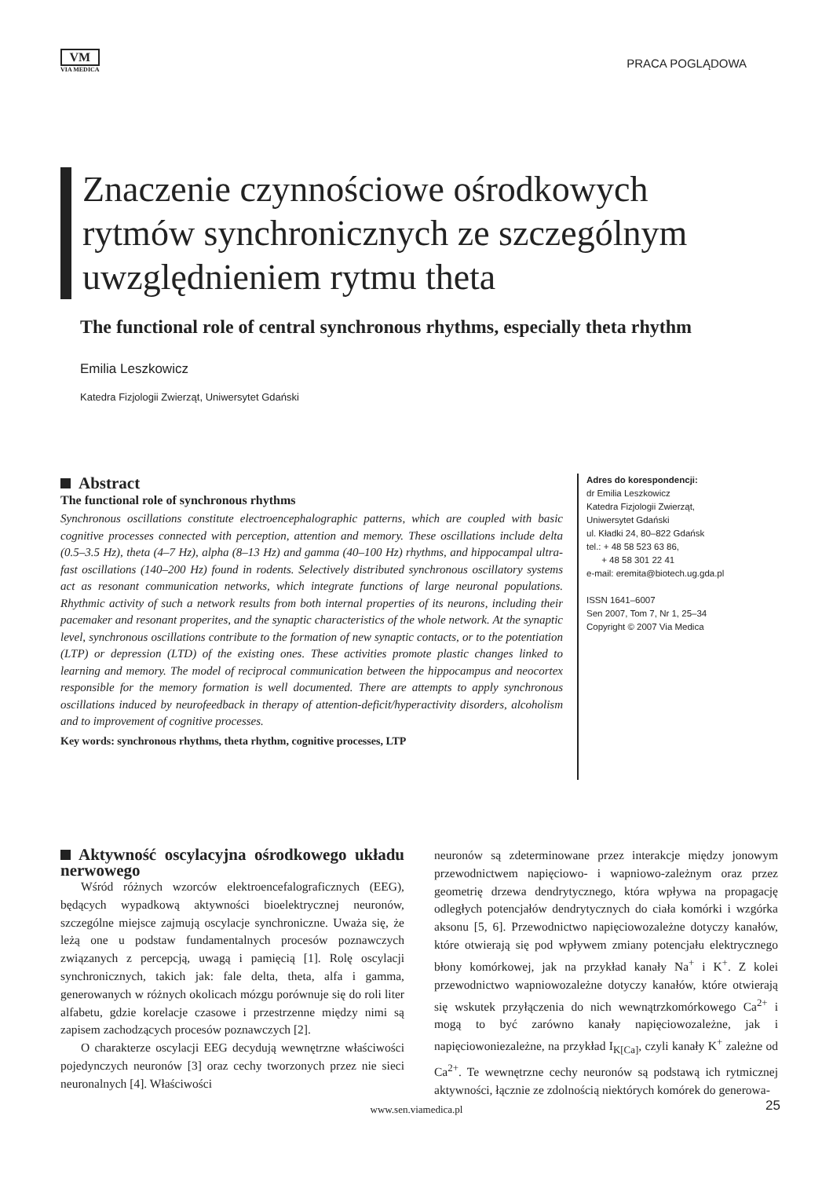VM
VIA MEDICA
PRACA POGLĄDOWA
Znaczenie czynnościowe ośrodkowych rytmów synchronicznych ze szczególnym uwzględnieniem rytmu theta
The functional role of central synchronous rhythms, especially theta rhythm
Emilia Leszkowicz
Katedra Fizjologii Zwierząt, Uniwersytet Gdański
Abstract
The functional role of synchronous rhythms
Synchronous oscillations constitute electroencephalographic patterns, which are coupled with basic cognitive processes connected with perception, attention and memory. These oscillations include delta (0.5–3.5 Hz), theta (4–7 Hz), alpha (8–13 Hz) and gamma (40–100 Hz) rhythms, and hippocampal ultra-fast oscillations (140–200 Hz) found in rodents. Selectively distributed synchronous oscillatory systems act as resonant communication networks, which integrate functions of large neuronal populations. Rhythmic activity of such a network results from both internal properties of its neurons, including their pacemaker and resonant properites, and the synaptic characteristics of the whole network. At the synaptic level, synchronous oscillations contribute to the formation of new synaptic contacts, or to the potentiation (LTP) or depression (LTD) of the existing ones. These activities promote plastic changes linked to learning and memory. The model of reciprocal communication between the hippocampus and neocortex responsible for the memory formation is well documented. There are attempts to apply synchronous oscillations induced by neurofeedback in therapy of attention-deficit/hyperactivity disorders, alcoholism and to improvement of cognitive processes.
Key words: synchronous rhythms, theta rhythm, cognitive processes, LTP
Adres do korespondencji:
dr Emilia Leszkowicz
Katedra Fizjologii Zwierząt,
Uniwersytet Gdański
ul. Kładki 24, 80–822 Gdańsk
tel.: + 48 58 523 63 86,
+ 48 58 301 22 41
e-mail: eremita@biotech.ug.gda.pl
ISSN 1641–6007
Sen 2007, Tom 7, Nr 1, 25–34
Copyright © 2007 Via Medica
Aktywność oscylacyjna ośrodkowego układu nerwowego
Wśród różnych wzorców elektroencefalograficznych (EEG), będących wypadkową aktywności bioelektrycznej neuronów, szczególne miejsce zajmują oscylacje synchroniczne. Uważa się, że leżą one u podstaw fundamentalnych procesów poznawczych związanych z percepcją, uwagą i pamięcią [1]. Rolę oscylacji synchronicznych, takich jak: fale delta, theta, alfa i gamma, generowanych w różnych okolicach mózgu porównuje się do roli liter alfabetu, gdzie korelacje czasowe i przestrzenne między nimi są zapisem zachodzących procesów poznawczych [2].
O charakterze oscylacji EEG decydują wewnętrzne właściwości pojedynczych neuronów [3] oraz cechy tworzonych przez nie sieci neuronalnych [4]. Właściwości
neuronów są zdeterminowane przez interakcje między jonowym przewodnictwem napięciowo- i wapniowo-zależnym oraz przez geometrię drzewa dendrytycznego, która wpływa na propagację odległych potencjałów dendrytycznych do ciała komórki i wzgórka aksonu [5, 6]. Przewodnictwo napięciowozależne dotyczy kanałów, które otwierają się pod wpływem zmiany potencjału elektrycznego błony komórkowej, jak na przykład kanały Na<sup>+</sup> i K<sup>+</sup>. Z kolei przewodnictwo wapniowozależne dotyczy kanałów, które otwierają się wskutek przyłączenia do nich wewnątrzkomórkowego Ca<sup>2+</sup> i mogą to być zarówno kanały napięciowozależne, jak i napięciowoniezależne, na przykład I<sub>K[Ca]</sub>, czyli kanały K<sup>+</sup> zależne od Ca<sup>2+</sup>. Te wewnętrzne cechy neuronów są podstawą ich rytmicznej aktywności, łącznie ze zdolnością niektórych komórek do generowa-
www.sen.viamedica.pl 25